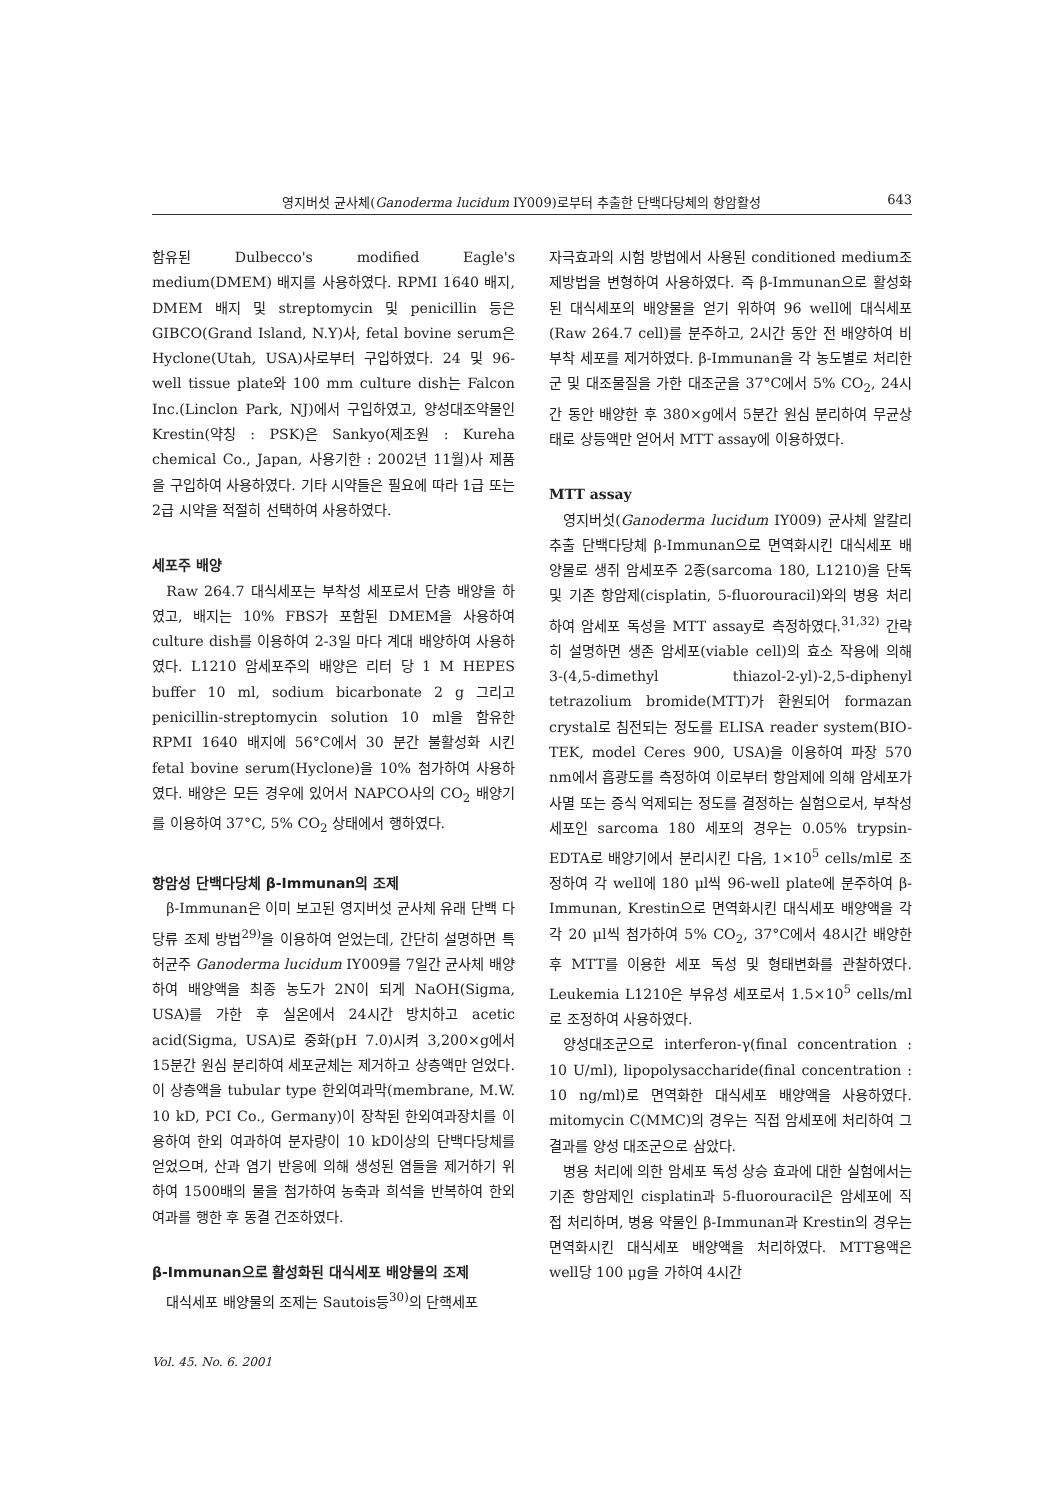영지버섯 균사체(Ganoderma lucidum IY009)로부터 추출한 단백다당체의 항암활성 643
함유된 Dulbecco's modified Eagle's medium(DMEM) 배지를 사용하였다. RPMI 1640 배지, DMEM 배지 및 streptomycin 및 penicillin 등은 GIBCO(Grand Island, N.Y)사, fetal bovine serum은 Hyclone(Utah, USA)사로부터 구입하였다. 24 및 96-well tissue plate와 100 mm culture dish는 Falcon Inc.(Linclon Park, NJ)에서 구입하였고, 양성대조약물인 Krestin(약칭 : PSK)은 Sankyo(제조원 : Kureha chemical Co., Japan, 사용기한 : 2002년 11월)사 제품을 구입하여 사용하였다. 기타 시약들은 필요에 따라 1급 또는 2급 시약을 적절히 선택하여 사용하였다.
세포주 배양
Raw 264.7 대식세포는 부착성 세포로서 단층 배양을 하였고, 배지는 10% FBS가 포함된 DMEM을 사용하여 culture dish를 이용하여 2-3일 마다 계대 배양하여 사용하였다. L1210 암세포주의 배양은 리터 당 1 M HEPES buffer 10 ml, sodium bicarbonate 2 g 그리고 penicillin-streptomycin solution 10 ml을 함유한 RPMI 1640 배지에 56°C에서 30 분간 불활성화 시킨 fetal bovine serum(Hyclone)을 10% 첨가하여 사용하였다. 배양은 모든 경우에 있어서 NAPCO사의 CO<sub>2</sub> 배양기를 이용하여 37°C, 5% CO<sub>2</sub> 상태에서 행하였다.
항암성 단백다당체 β-Immunan의 조제
β-Immunan은 이미 보고된 영지버섯 균사체 유래 단백 다당류 조제 방법<sup>29)</sup>을 이용하여 얻었는데, 간단히 설명하면 특허균주 Ganoderma lucidum IY009를 7일간 균사체 배양하여 배양액을 최종 농도가 2N이 되게 NaOH(Sigma, USA)를 가한 후 실온에서 24시간 방치하고 acetic acid(Sigma, USA)로 중화(pH 7.0)시켜 3,200×g에서 15분간 원심 분리하여 세포균체는 제거하고 상층액만 얻었다. 이 상층액을 tubular type 한외여과막(membrane, M.W. 10 kD, PCI Co., Germany)이 장착된 한외여과장치를 이용하여 한외 여과하여 분자량이 10 kD이상의 단백다당체를 얻었으며, 산과 염기 반응에 의해 생성된 염들을 제거하기 위하여 1500배의 물을 첨가하여 농축과 희석을 반복하여 한외여과를 행한 후 동결 건조하였다.
β-Immunan으로 활성화된 대식세포 배양물의 조제
대식세포 배양물의 조제는 Sautois등<sup>30)</sup>의 단핵세포
자극효과의 시험 방법에서 사용된 conditioned medium조제방법을 변형하여 사용하였다. 즉 β-Immunan으로 활성화된 대식세포의 배양물을 얻기 위하여 96 well에 대식세포(Raw 264.7 cell)를 분주하고, 2시간 동안 전 배양하여 비부착 세포를 제거하였다. β-Immunan을 각 농도별로 처리한 군 및 대조물질을 가한 대조군을 37°C에서 5% CO<sub>2</sub>, 24시간 동안 배양한 후 380×g에서 5분간 원심 분리하여 무균상태로 상등액만 얻어서 MTT assay에 이용하였다.
MTT assay
영지버섯(Ganoderma lucidum IY009) 균사체 알칼리 추출 단백다당체 β-Immunan으로 면역화시킨 대식세포 배양물로 생쥐 암세포주 2종(sarcoma 180, L1210)을 단독 및 기존 항암제(cisplatin, 5-fluorouracil)와의 병용 처리하여 암세포 독성을 MTT assay로 측정하였다.<sup>31,32)</sup> 간략히 설명하면 생존 암세포(viable cell)의 효소 작용에 의해 3-(4,5-dimethyl thiazol-2-yl)-2,5-diphenyl tetrazolium bromide(MTT)가 환원되어 formazan crystal로 침전되는 정도를 ELISA reader system(BIO-TEK, model Ceres 900, USA)을 이용하여 파장 570 nm에서 흡광도를 측정하여 이로부터 항암제에 의해 암세포가 사멸 또는 증식 억제되는 정도를 결정하는 실험으로서, 부착성 세포인 sarcoma 180 세포의 경우는 0.05% trypsin-EDTA로 배양기에서 분리시킨 다음, 1×10<sup>5</sup> cells/ml로 조정하여 각 well에 180 μl씩 96-well plate에 분주하여 β-Immunan, Krestin으로 면역화시킨 대식세포 배양액을 각각 20 μl씩 첨가하여 5% CO<sub>2</sub>, 37°C에서 48시간 배양한 후 MTT를 이용한 세포 독성 및 형태변화를 관찰하였다. Leukemia L1210은 부유성 세포로서 1.5×10<sup>5</sup> cells/ml로 조정하여 사용하였다.
양성대조군으로 interferon-γ(final concentration : 10 U/ml), lipopolysaccharide(final concentration : 10 ng/ml)로 면역화한 대식세포 배양액을 사용하였다. mitomycin C(MMC)의 경우는 직접 암세포에 처리하여 그 결과를 양성 대조군으로 삼았다.
병용 처리에 의한 암세포 독성 상승 효과에 대한 실험에서는 기존 항암제인 cisplatin과 5-fluorouracil은 암세포에 직접 처리하며, 병용 약물인 β-Immunan과 Krestin의 경우는 면역화시킨 대식세포 배양액을 처리하였다. MTT용액은 well당 100 μg을 가하여 4시간
Vol. 45. No. 6. 2001